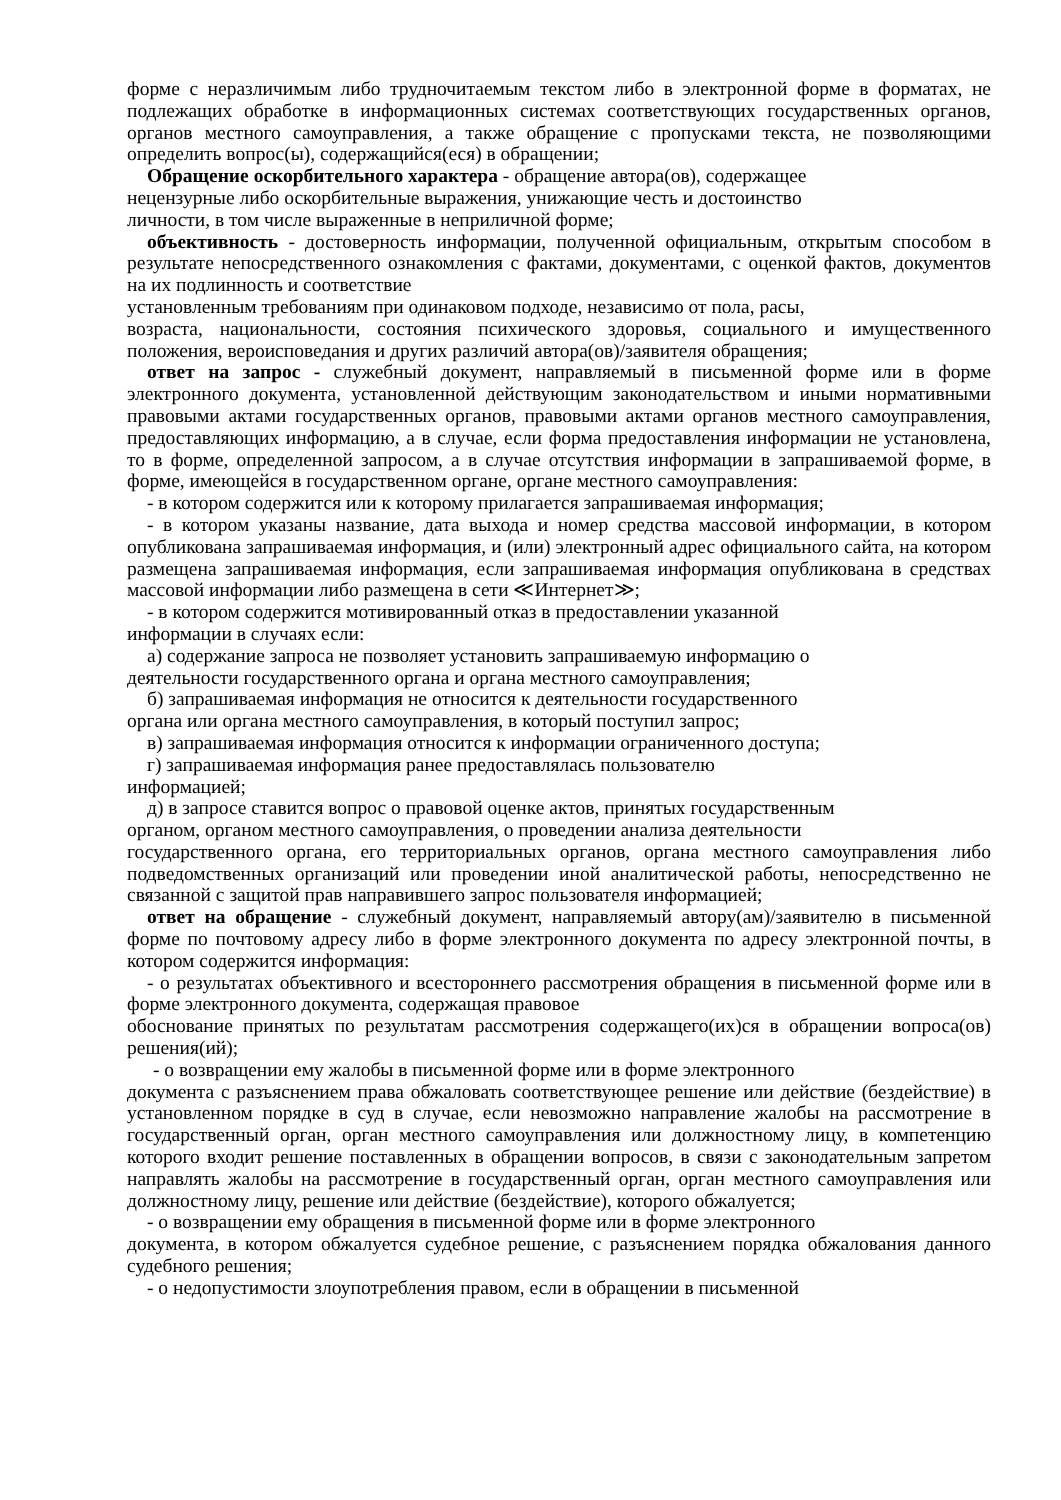форме с неразличимым либо трудночитаемым текстом либо в электронной форме в форматах, не подлежащих обработке в информационных системах соответствующих государственных органов, органов местного самоуправления, а также обращение с пропусками текста, не позволяющими определить вопрос(ы), содержащийся(еся) в обращении;
Обращение оскорбительного характера - обращение автора(ов), содержащее
нецензурные либо оскорбительные выражения, унижающие честь и достоинство
личности, в том числе выраженные в неприличной форме;
объективность - достоверность информации, полученной официальным, открытым способом в результате непосредственного ознакомления с фактами, документами, с оценкой фактов, документов на их подлинность и соответствие
установленным требованиям при одинаковом подходе, независимо от пола, расы,
возраста, национальности, состояния психического здоровья, социального и имущественного положения, вероисповедания и других различий автора(ов)/заявителя обращения;
ответ на запрос - служебный документ, направляемый в письменной форме или в форме электронного документа, установленной действующим законодательством и иными нормативными правовыми актами государственных органов, правовыми актами органов местного самоуправления, предоставляющих информацию, а в случае, если форма предоставления информации не установлена, то в форме, определенной запросом, а в случае отсутствия информации в запрашиваемой форме, в форме, имеющейся в государственном органе, органе местного самоуправления:
- в котором содержится или к которому прилагается запрашиваемая информация;
- в котором указаны название, дата выхода и номер средства массовой информации, в котором опубликована запрашиваемая информация, и (или) электронный адрес официального сайта, на котором размещена запрашиваемая информация, если запрашиваемая информация опубликована в средствах массовой информации либо размещена в сети ≪Интернет≫;
- в котором содержится мотивированный отказ в предоставлении указанной
информации в случаях если:
а) содержание запроса не позволяет установить запрашиваемую информацию о
деятельности государственного органа и органа местного самоуправления;
б) запрашиваемая информация не относится к деятельности государственного
органа или органа местного самоуправления, в который поступил запрос;
в) запрашиваемая информация относится к информации ограниченного доступа;
г) запрашиваемая информация ранее предоставлялась пользователю
информацией;
д) в запросе ставится вопрос о правовой оценке актов, принятых государственным
органом, органом местного самоуправления, о проведении анализа деятельности
государственного органа, его территориальных органов, органа местного самоуправления либо подведомственных организаций или проведении иной аналитической работы, непосредственно не связанной с защитой прав направившего запрос пользователя информацией;
ответ на обращение - служебный документ, направляемый автору(ам)/заявителю в письменной форме по почтовому адресу либо в форме электронного документа по адресу электронной почты, в котором содержится информация:
- о результатах объективного и всестороннего рассмотрения обращения в письменной форме или в форме электронного документа, содержащая правовое
обоснование принятых по результатам рассмотрения содержащего(их)ся в обращении вопроса(ов) решения(ий);
- о возвращении ему жалобы в письменной форме или в форме электронного
документа с разъяснением права обжаловать соответствующее решение или действие (бездействие) в установленном порядке в суд в случае, если невозможно направление жалобы на рассмотрение в государственный орган, орган местного самоуправления или должностному лицу, в компетенцию которого входит решение поставленных в обращении вопросов, в связи с законодательным запретом направлять жалобы на рассмотрение в государственный орган, орган местного самоуправления или должностному лицу, решение или действие (бездействие), которого обжалуется;
- о возвращении ему обращения в письменной форме или в форме электронного
документа, в котором обжалуется судебное решение, с разъяснением порядка обжалования данного судебного решения;
- о недопустимости злоупотребления правом, если в обращении в письменной